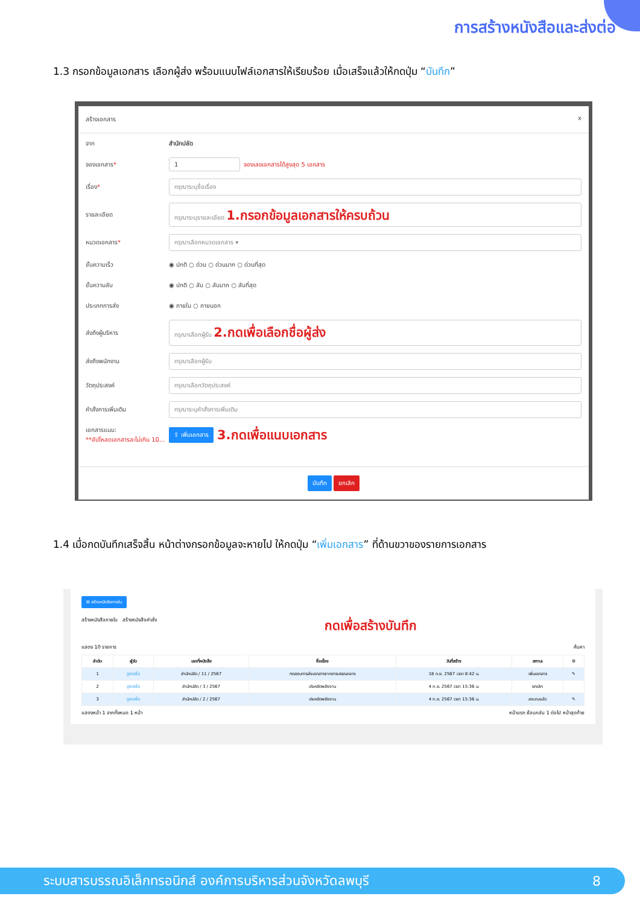การสร้างหนังสือและส่งต่อ
1.3 กรอกข้อมูลเอกสาร เลือกผู้ส่ง พร้อมแนบไฟล์เอกสารให้เรียบร้อย เมื่อเสร็จแล้วให้กดปุ่ม “บันทึก”
สร้างเอกสาร x
จาก สำนักปลัด
จองเอกสาร* 1 จองเลขเอกสารได้สูงสุด 5 เอกสาร
เรื่อง* กรุณาระบุชื่อเรื่อง
รายละเอียด กรุณาระบุรายละเอียด 1.กรอกข้อมูลเอกสารให้ครบถ้วน
หมวดเอกสาร* กรุณาเลือกหมวดเอกสาร ▾
ชั้นความเร็ว ◉ ปกติ ○ ด่วน ○ ด่วนมาก ○ ด่วนที่สุด
ชั้นความลับ ◉ ปกติ ○ ลับ ○ ลับมาก ○ ลับที่สุด
ประเภทการส่ง ◉ ภายใน ○ ภายนอก
ส่งถึงผู้บริหาร กรุณาเลือกผู้รับ 2.กดเพื่อเลือกชื่อผู้ส่ง
ส่งถึงพนักงาน กรุณาเลือกผู้รับ
วัตถุประสงค์ กรุณาเลือกวัตถุประสงค์
คำสั่งการเพิ่มเติม กรุณาระบุคำสั่งการเพิ่มเติม
เอกสารแนบ:
**อัปโหลดเอกสารละไม่เกิน 10... ⇪ เพิ่มเอกสาร 3.กดเพื่อแนบเอกสาร
บันทึก ยกเลิก
1.4 เมื่อกดบันทึกเสร็จสิ้น หน้าต่างกรอกข้อมูลจะหายไป ให้กดปุ่ม “เพิ่มเอกสาร” ที่ด้านขวาของรายการเอกสาร
⊞ สร้างหนังสือภายใน
สร้างหนังสือภายใน สร้างหนังสือคำสั่ง กดเพื่อสร้างบันทึก
แสดง 10 รายการ ค้นหา
| ลำดับ | ผู้รับ | เลขที่หนังสือ | ชื่อเรื่อง | วันที่สร้าง | สถานะ | ⚙ |
| --- | --- | --- | --- | --- | --- | --- |
| 1 | ดูรายชื่อ | สำนักปลัด / 11 / 2567 | ทดสอบการส่งเอกสารจากสารบรรณกลาง | 18 ก.ย. 2567 เวลา 8:42 น. | เพิ่มเอกสาร | ✎ |
| 2 | ดูรายชื่อ | สำนักปลัด / 3 / 2567 | ประหยัดพลังงาน | 4 ก.ย. 2567 เวลา 15:36 น. | ยกเลิก | |
| 3 | ดูรายชื่อ | สำนักปลัด / 2 / 2567 | ประหยัดพลังงาน | 4 ก.ย. 2567 เวลา 15:36 น. | ลงนามแล้ว | ✎ |
แสดงหน้า 1 จากทั้งหมด 1 หน้า หน้าแรก ย้อนกลับ 1 ต่อไป หน้าสุดท้าย
ระบบสารบรรณอิเล็กทรอนิกส์ องค์การบริหารส่วนจังหวัดลพบุรี 8